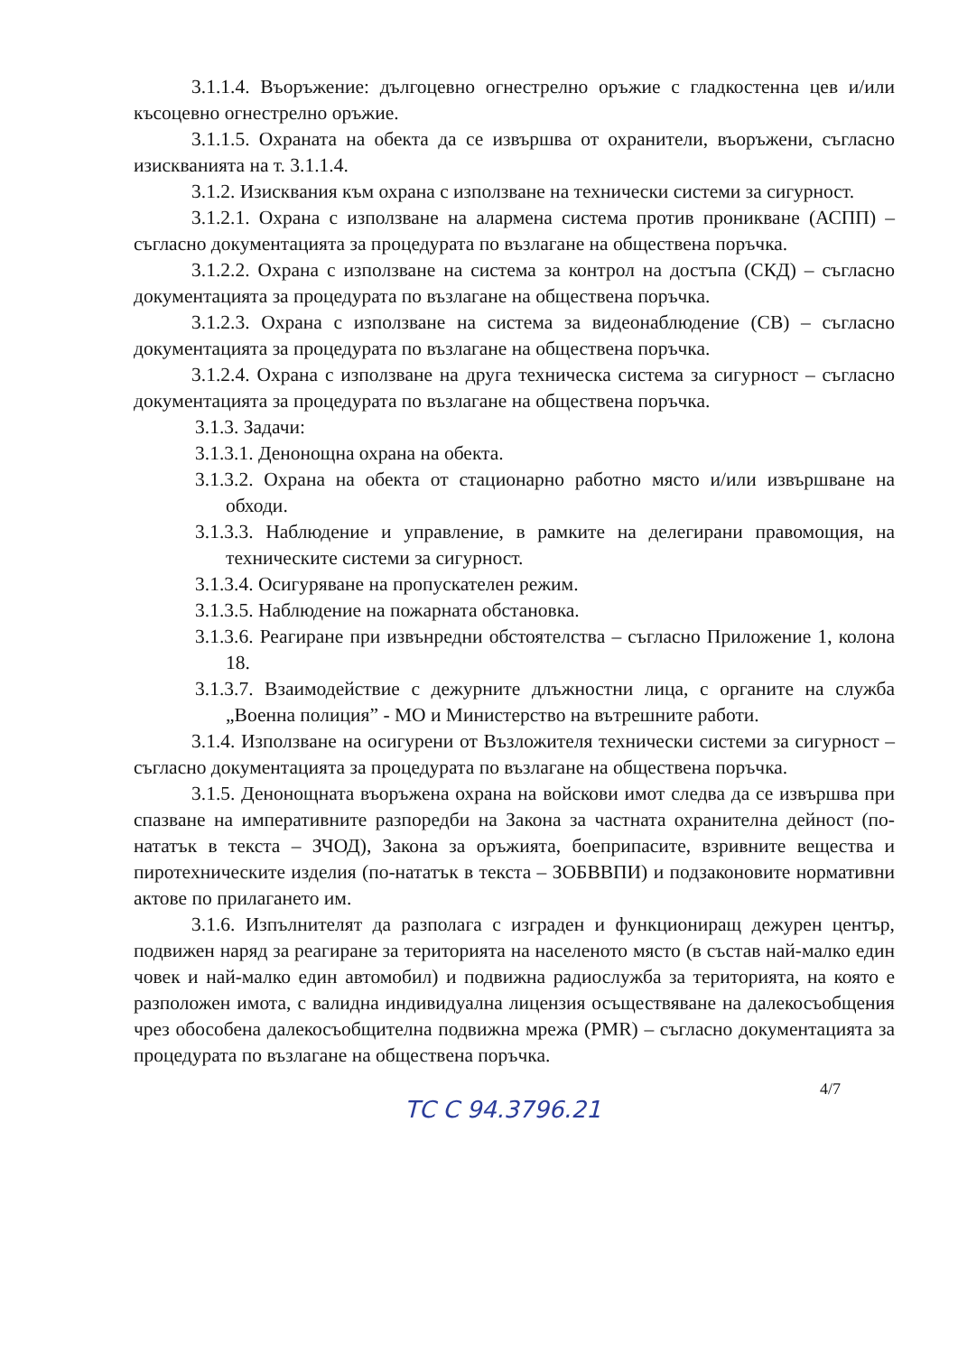3.1.1.4. Въоръжение: дългоцевно огнестрелно оръжие с гладкостенна цев и/или късоцевно огнестрелно оръжие.
3.1.1.5. Охраната на обекта да се извършва от охранители, въоръжени, съгласно изискванията на т. 3.1.1.4.
3.1.2. Изисквания към охрана с използване на технически системи за сигурност.
3.1.2.1. Охрана с използване на алармена система против проникване (АСПП) – съгласно документацията за процедурата по възлагане на обществена поръчка.
3.1.2.2. Охрана с използване на система за контрол на достъпа (СКД) – съгласно документацията за процедурата по възлагане на обществена поръчка.
3.1.2.3. Охрана с използване на система за видеонаблюдение (СВ) – съгласно документацията за процедурата по възлагане на обществена поръчка.
3.1.2.4. Охрана с използване на друга техническа система за сигурност – съгласно документацията за процедурата по възлагане на обществена поръчка.
3.1.3. Задачи:
3.1.3.1. Денонощна охрана на обекта.
3.1.3.2. Охрана на обекта от стационарно работно място и/или извършване на обходи.
3.1.3.3. Наблюдение и управление, в рамките на делегирани правомощия, на техническите системи за сигурност.
3.1.3.4. Осигуряване на пропускателен режим.
3.1.3.5. Наблюдение на пожарната обстановка.
3.1.3.6. Реагиране при извънредни обстоятелства – съгласно Приложение 1, колона 18.
3.1.3.7. Взаимодействие с дежурните длъжностни лица, с органите на служба „Военна полиция” - МО и Министерство на вътрешните работи.
3.1.4. Използване на осигурени от Възложителя технически системи за сигурност – съгласно документацията за процедурата по възлагане на обществена поръчка.
3.1.5. Денонощната въоръжена охрана на войскови имот следва да се извършва при спазване на императивните разпоредби на Закона за частната охранителна дейност (по-нататък в текста – ЗЧОД), Закона за оръжията, боеприпасите, взривните вещества и пиротехническите изделия (по-нататък в текста – ЗОБВВПИ) и подзаконовите нормативни актове по прилагането им.
3.1.6. Изпълнителят да разполага с изграден и функциониращ дежурен център, подвижен наряд за реагиране за територията на населеното място (в състав най-малко един човек и най-малко един автомобил) и подвижна радиослужба за територията, на която е разположен имота, с валидна индивидуална лицензия осъществяване на далекосъобщения чрез обособена далекосъобщителна подвижна мрежа (PMR) – съгласно документацията за процедурата по възлагане на обществена поръчка.
4/7
ТС С 94.3796.21